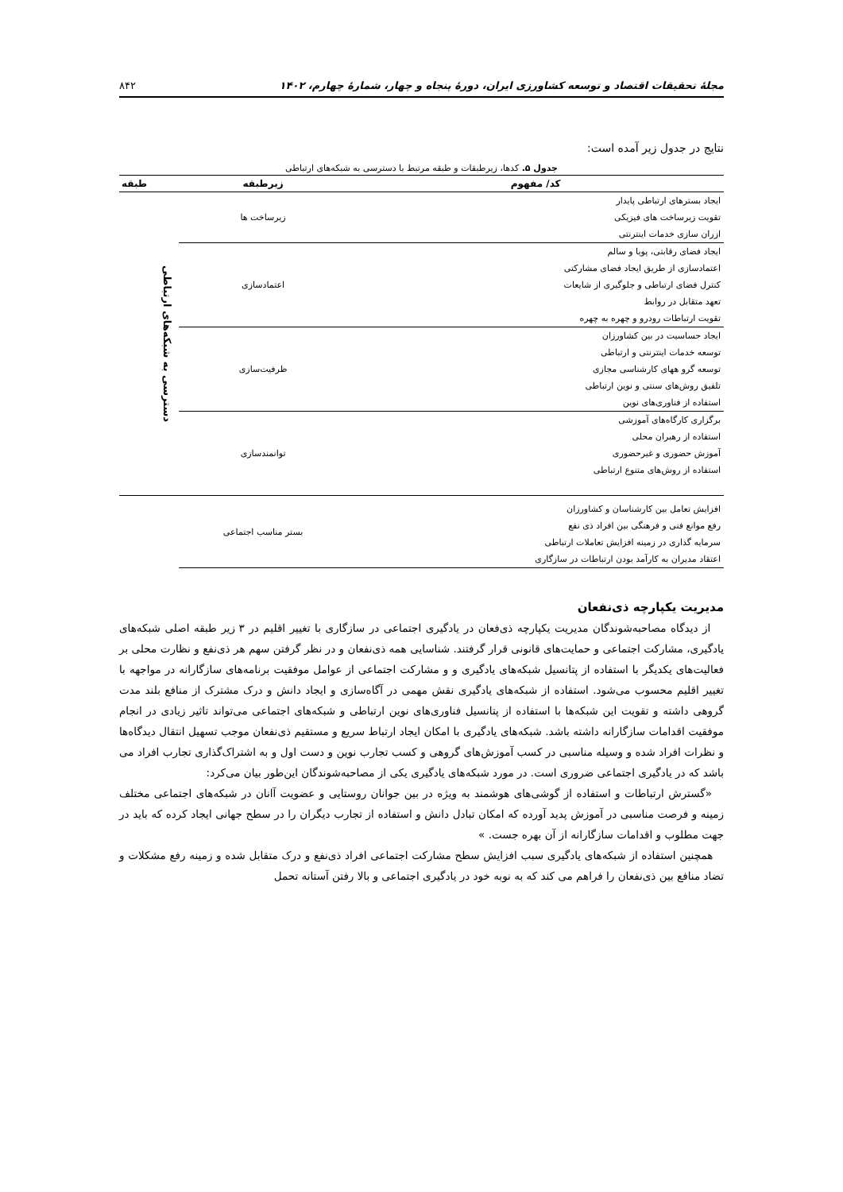مجلهٔ تحقیقات اقتصاد و توسعه کشاورزی ایران، دورهٔ پنجاه و چهار، شمارهٔ چهارم، ۱۴۰۲ ۸۴۲
نتایج در جدول زیر آمده است:
جدول ۵. کدها، زیرطبقات و طبقه مرتبط با دسترسی به شبکه‌های ارتباطی
| کد/ مفهوم | زیرطبقه | طبقه |
| --- | --- | --- |
| ایجاد بسترهای ارتباطی پایدار تقویت زیرساخت های فیزیکی ازران سازی خدمات اینترنتی | زیرساخت ها | دسترسی به شبکه‌های ارتباطی |
| ایجاد فضای رقابتی، پویا و سالم اعتمادسازی از طریق ایجاد فضای مشارکتی کنترل فضای ارتباطی و جلوگیری از شایعات تعهد متقابل در روابط تقویت ارتباطات رودرو و چهره به چهره | اعتمادسازی | |
| ایجاد حساسیت در بین کشاورزان توسعه خدمات اینترنتی و ارتباطی توسعه گرو ههای کارشناسی مجازی تلفیق روش‌های سنتی و نوین ارتباطی استفاده از فناوری‌های نوین | ظرفیت‌سازی | |
| برگزاری کارگاه‌های آموزشی استفاده از رهبران محلی آموزش حضوری و غیرحضوری استفاده از روش‌های متنوع ارتباطی | توانمندسازی | |
| افزایش تعامل بین کارشناسان و کشاورزان رفع موانع فنی و فرهنگی بین افراد ذی نفع سرمایه گذاری در زمینه افزایش تعاملات ارتباطی اعتقاد مدیران به کارآمد بودن ارتباطات در سازگاری | بستر مناسب اجتماعی | |
مدیریت یکپارچه ذی‌نفعان
از دیدگاه مصاحبه‌شوندگان مدیریت یکپارچه ذی‌فعان در یادگیری اجتماعی در سازگاری با تغییر اقلیم در ۳ زیر طبقه اصلی شبکه‌های یادگیری، مشارکت اجتماعی و حمایت‌های قانونی قرار گرفتند. شناسایی همه ذی‌نفعان و در نظر گرفتن سهم هر ذی‌نفع و نظارت محلی بر فعالیت‌های یکدیگر با استفاده از پتانسیل شبکه‌های یادگیری و و مشارکت اجتماعی از عوامل موفقیت برنامه‌های سازگارانه در مواجهه با تغییر اقلیم محسوب می‌شود. استفاده از شبکه‌های یادگیری نقش مهمی در آگاه‌سازی و ایجاد دانش و درک مشترک از منافع بلند مدت گروهی داشته و تقویت این شبکه‌ها با استفاده از پتانسیل فناوری‌های نوین ارتباطی و شبکه‌های اجتماعی می‌تواند تاثیر زیادی در انجام موفقیت اقدامات سازگارانه داشته باشد. شبکه‌های یادگیری با امکان ایجاد ارتباط سریع و مستقیم ذی‌نفعان موجب تسهیل انتقال دیدگاه‌ها و نظرات افراد شده و وسیله مناسبی در کسب آموزش‌های گروهی و کسب تجارب نوین و دست اول و به اشتراک‌گذاری تجارب افراد می باشد که در یادگیری اجتماعی ضروری است. در مورد شبکه‌های یادگیری یکی از مصاحبه‌شوندگان این‌طور بیان می‌کرد:
«گسترش ارتباطات و استفاده از گوشی‌های هوشمند به ویژه در بین جوانان روستایی و عضویت آانان در شبکه‌های اجتماعی مختلف زمینه و فرصت مناسبی در آموزش پدید آورده که امکان تبادل دانش و استفاده از تجارب دیگران را در سطح جهانی ایجاد کرده که باید در جهت مطلوب و اقدامات سازگارانه از آن بهره جست. »
همچنین استفاده از شبکه‌های یادگیری سبب افزایش سطح مشارکت اجتماعی افراد ذی‌نفع و درک متقابل شده و زمینه رفع مشکلات و تضاد منافع بین ذی‌نفعان را فراهم می کند که به نوبه خود در یادگیری اجتماعی و بالا رفتن آستانه تحمل